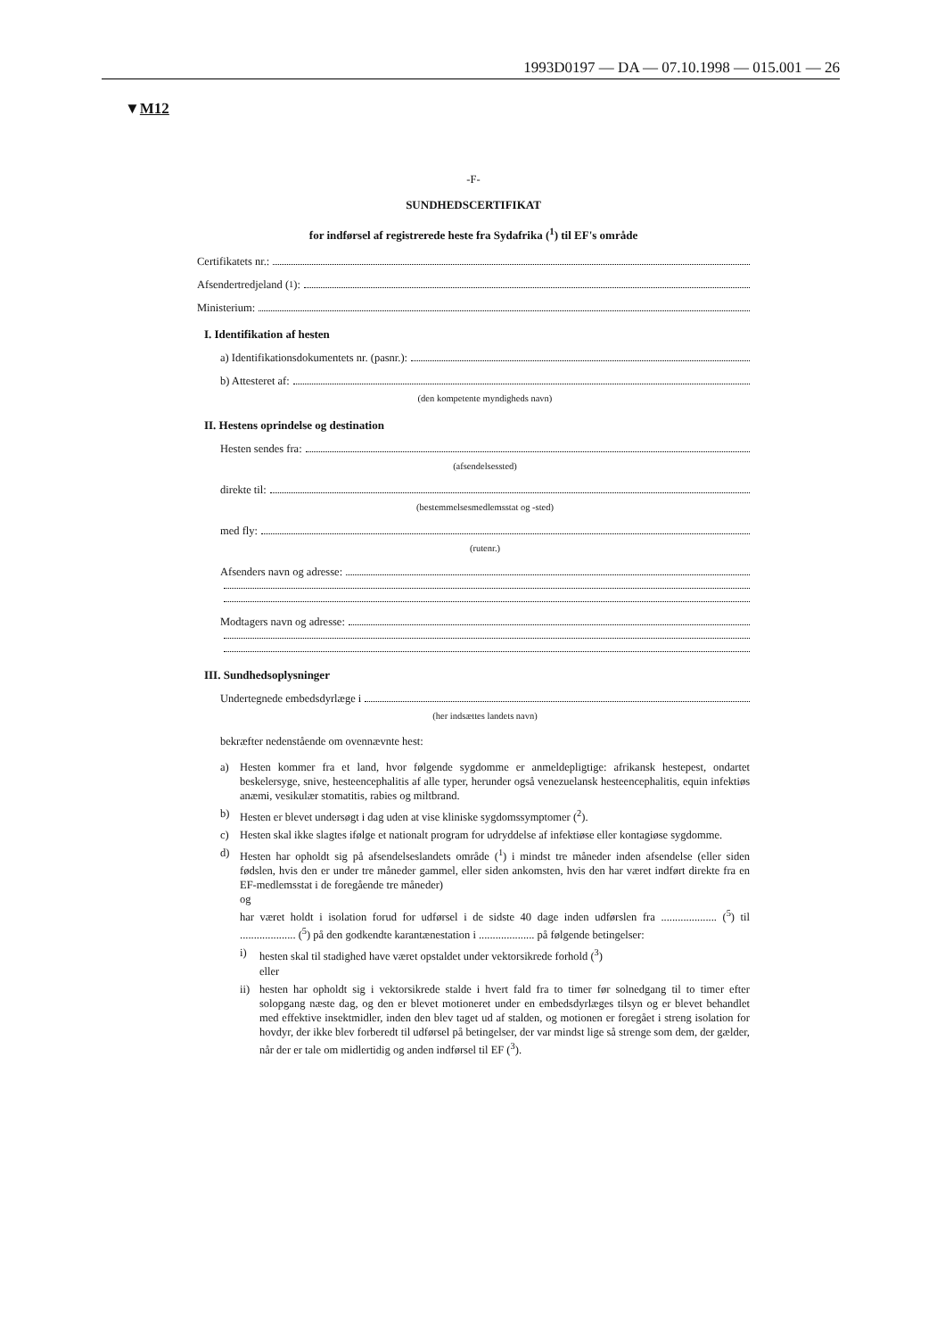1993D0197 — DA — 07.10.1998 — 015.001 — 26
▼M12
-F-
SUNDHEDSCERTIFIKAT
for indførsel af registrerede heste fra Sydafrika (<sup>1</sup>) til EF's område
Certifikatets nr.:
Afsendertredjeland (<sup>1</sup>):
Ministerium:
I. Identifikation af hesten
a) Identifikationsdokumentets nr. (pasnr.):
b) Attesteret af:
(den kompetente myndigheds navn)
II. Hestens oprindelse og destination
Hesten sendes fra:
(afsendelsessted)
direkte til:
(bestemmelsesmedlemsstat og -sted)
med fly:
(rutenr.)
Afsenders navn og adresse:
Modtagers navn og adresse:
III. Sundhedsoplysninger
Undertegnede embedsdyrlæge i
(her indsættes landets navn)
bekræfter nedenstående om ovennævnte hest:
a) Hesten kommer fra et land, hvor følgende sygdomme er anmeldepligtige: afrikansk hestepest, ondartet beskelersyge, snive, hesteencephalitis af alle typer, herunder også venezuelansk hesteencephalitis, equin infektiøs anæmi, vesikulær stomatitis, rabies og miltbrand.
b) Hesten er blevet undersøgt i dag uden at vise kliniske sygdomssymptomer (<sup>2</sup>).
c) Hesten skal ikke slagtes ifølge et nationalt program for udryddelse af infektiøse eller kontagiøse sygdomme.
d) Hesten har opholdt sig på afsendelseslandets område (<sup>1</sup>) i mindst tre måneder inden afsendelse (eller siden fødslen, hvis den er under tre måneder gammel, eller siden ankomsten, hvis den har været indført direkte fra en EF-medlemsstat i de foregående tre måneder)
og
har været holdt i isolation forud for udførsel i de sidste 40 dage inden udførslen fra .................... (<sup>5</sup>) til .................... (<sup>5</sup>) på den godkendte karantænestation i .................... på følgende betingelser:
i) hesten skal til stadighed have været opstaldet under vektorsikrede forhold (<sup>3</sup>)
eller
ii) hesten har opholdt sig i vektorsikrede stalde i hvert fald fra to timer før solnedgang til to timer efter solopgang næste dag, og den er blevet motioneret under en embedsdyrlæges tilsyn og er blevet behandlet med effektive insektmidler, inden den blev taget ud af stalden, og motionen er foregået i streng isolation for hovdyr, der ikke blev forberedt til udførsel på betingelser, der var mindst lige så strenge som dem, der gælder, når der er tale om midlertidig og anden indførsel til EF (<sup>3</sup>).